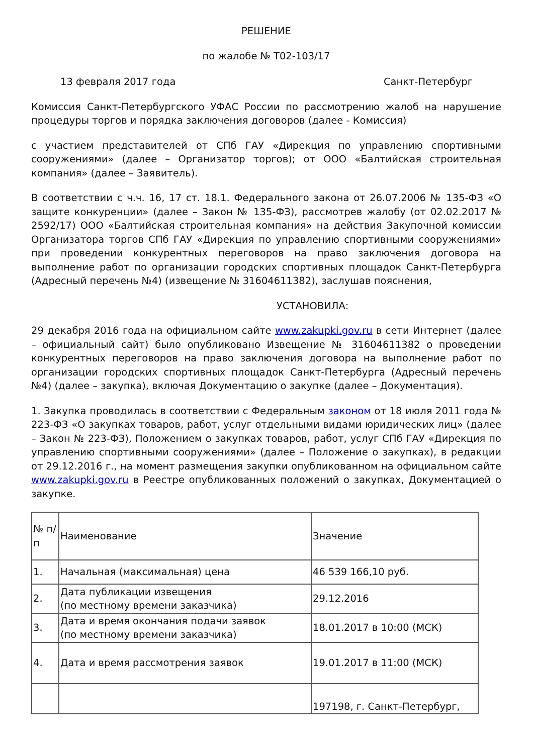РЕШЕНИЕ
по жалобе № Т02-103/17
13 февраля 2017 года Санкт-Петербург
Комиссия Санкт-Петербургского УФАС России по рассмотрению жалоб на нарушение процедуры торгов и порядка заключения договоров (далее - Комиссия)
с участием представителей от СПб ГАУ «Дирекция по управлению спортивными сооружениями» (далее – Организатор торгов); от ООО «Балтийская строительная компания» (далее – Заявитель).
В соответствии с ч.ч. 16, 17 ст. 18.1. Федерального закона от 26.07.2006 № 135-ФЗ «О защите конкуренции» (далее – Закон № 135-ФЗ), рассмотрев жалобу (от 02.02.2017 № 2592/17) ООО «Балтийская строительная компания» на действия Закупочной комиссии Организатора торгов СПб ГАУ «Дирекция по управлению спортивными сооружениями» при проведении конкурентных переговоров на право заключения договора на выполнение работ по организации городских спортивных площадок Санкт-Петербурга (Адресный перечень №4) (извещение № 31604611382), заслушав пояснения,
УСТАНОВИЛА:
29 декабря 2016 года на официальном сайте www.zakupki.gov.ru в сети Интернет (далее – официальный сайт) было опубликовано Извещение № 31604611382 о проведении конкурентных переговоров на право заключения договора на выполнение работ по организации городских спортивных площадок Санкт-Петербурга (Адресный перечень №4) (далее – закупка), включая Документацию о закупке (далее – Документация).
1. Закупка проводилась в соответствии с Федеральным законом от 18 июля 2011 года № 223-ФЗ «О закупках товаров, работ, услуг отдельными видами юридических лиц» (далее – Закон № 223-ФЗ), Положением о закупках товаров, работ, услуг СПб ГАУ «Дирекция по управлению спортивными сооружениями» (далее – Положение о закупках), в редакции от 29.12.2016 г., на момент размещения закупки опубликованном на официальном сайте www.zakupki.gov.ru в Реестре опубликованных положений о закупках, Документацией о закупке.
| № п/п | Наименование | Значение |
| 1. | Начальная (максимальная) цена | 46 539 166,10 руб. |
| 2. | Дата публикации извещения (по местному времени заказчика) | 29.12.2016 |
| 3. | Дата и время окончания подачи заявок (по местному времени заказчика) | 18.01.2017 в 10:00 (МСК) |
| 4. | Дата и время рассмотрения заявок | 19.01.2017 в 11:00 (МСК) |
| | | 197198, г. Санкт-Петербург, |